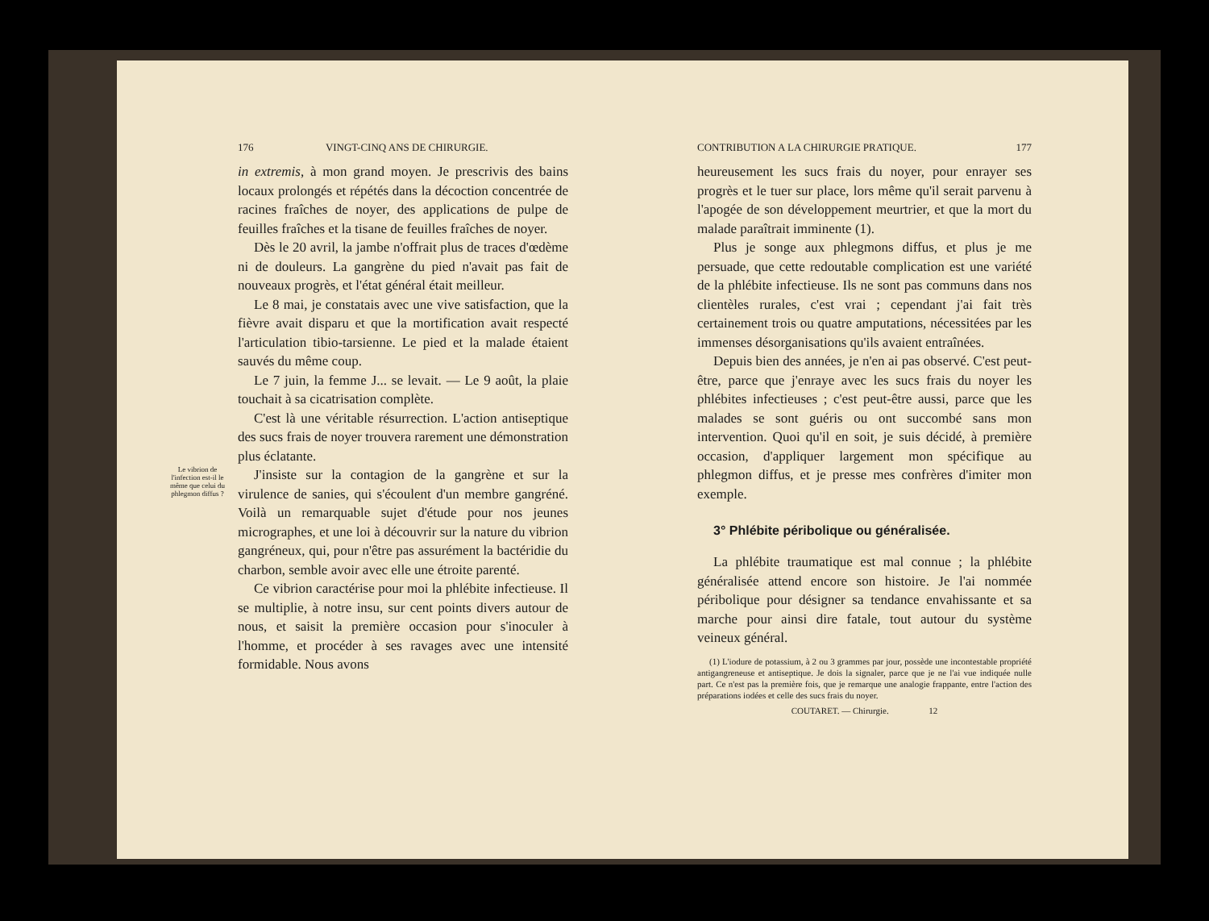176 VINGT-CINQ ANS DE CHIRURGIE.
in extremis, à mon grand moyen. Je prescrivis des bains locaux prolongés et répétés dans la décoction concentrée de racines fraîches de noyer, des applications de pulpe de feuilles fraîches et la tisane de feuilles fraîches de noyer.
Dès le 20 avril, la jambe n'offrait plus de traces d'œdème ni de douleurs. La gangrène du pied n'avait pas fait de nouveaux progrès, et l'état général était meilleur.
Le 8 mai, je constatais avec une vive satisfaction, que la fièvre avait disparu et que la mortification avait respecté l'articulation tibio-tarsienne. Le pied et la malade étaient sauvés du même coup.
Le 7 juin, la femme J... se levait. — Le 9 août, la plaie touchait à sa cicatrisation complète.
C'est là une véritable résurrection. L'action antiseptique des sucs frais de noyer trouvera rarement une démonstration plus éclatante.
Le vibrion de l'infection est-il le même que celui du phlegmon diffus ?
J'insiste sur la contagion de la gangrène et sur la virulence de sanies, qui s'écoulent d'un membre gangréné. Voilà un remarquable sujet d'étude pour nos jeunes micrographes, et une loi à découvrir sur la nature du vibrion gangréneux, qui, pour n'être pas assurément la bactéridie du charbon, semble avoir avec elle une étroite parenté.
Ce vibrion caractérise pour moi la phlébite infectieuse. Il se multiplie, à notre insu, sur cent points divers autour de nous, et saisit la première occasion pour s'inoculer à l'homme, et procéder à ses ravages avec une intensité formidable. Nous avons
CONTRIBUTION A LA CHIRURGIE PRATIQUE. 177
heureusement les sucs frais du noyer, pour enrayer ses progrès et le tuer sur place, lors même qu'il serait parvenu à l'apogée de son développement meurtrier, et que la mort du malade paraîtrait imminente (1).
Plus je songe aux phlegmons diffus, et plus je me persuade, que cette redoutable complication est une variété de la phlébite infectieuse. Ils ne sont pas communs dans nos clientèles rurales, c'est vrai ; cependant j'ai fait très certainement trois ou quatre amputations, nécessitées par les immenses désorganisations qu'ils avaient entraînées.
Depuis bien des années, je n'en ai pas observé. C'est peut-être, parce que j'enraye avec les sucs frais du noyer les phlébites infectieuses ; c'est peut-être aussi, parce que les malades se sont guéris ou ont succombé sans mon intervention. Quoi qu'il en soit, je suis décidé, à première occasion, d'appliquer largement mon spécifique au phlegmon diffus, et je presse mes confrères d'imiter mon exemple.
3° Phlébite péribolique ou généralisée.
La phlébite traumatique est mal connue ; la phlébite généralisée attend encore son histoire. Je l'ai nommée péribolique pour désigner sa tendance envahissante et sa marche pour ainsi dire fatale, tout autour du système veineux général.
(1) L'iodure de potassium, à 2 ou 3 grammes par jour, possède une incontestable propriété antigangreneuse et antiseptique. Je dois la signaler, parce que je ne l'ai vue indiquée nulle part. Ce n'est pas la première fois, que je remarque une analogie frappante, entre l'action des préparations iodées et celle des sucs frais du noyer.
COUTARET. — Chirurgie. 12